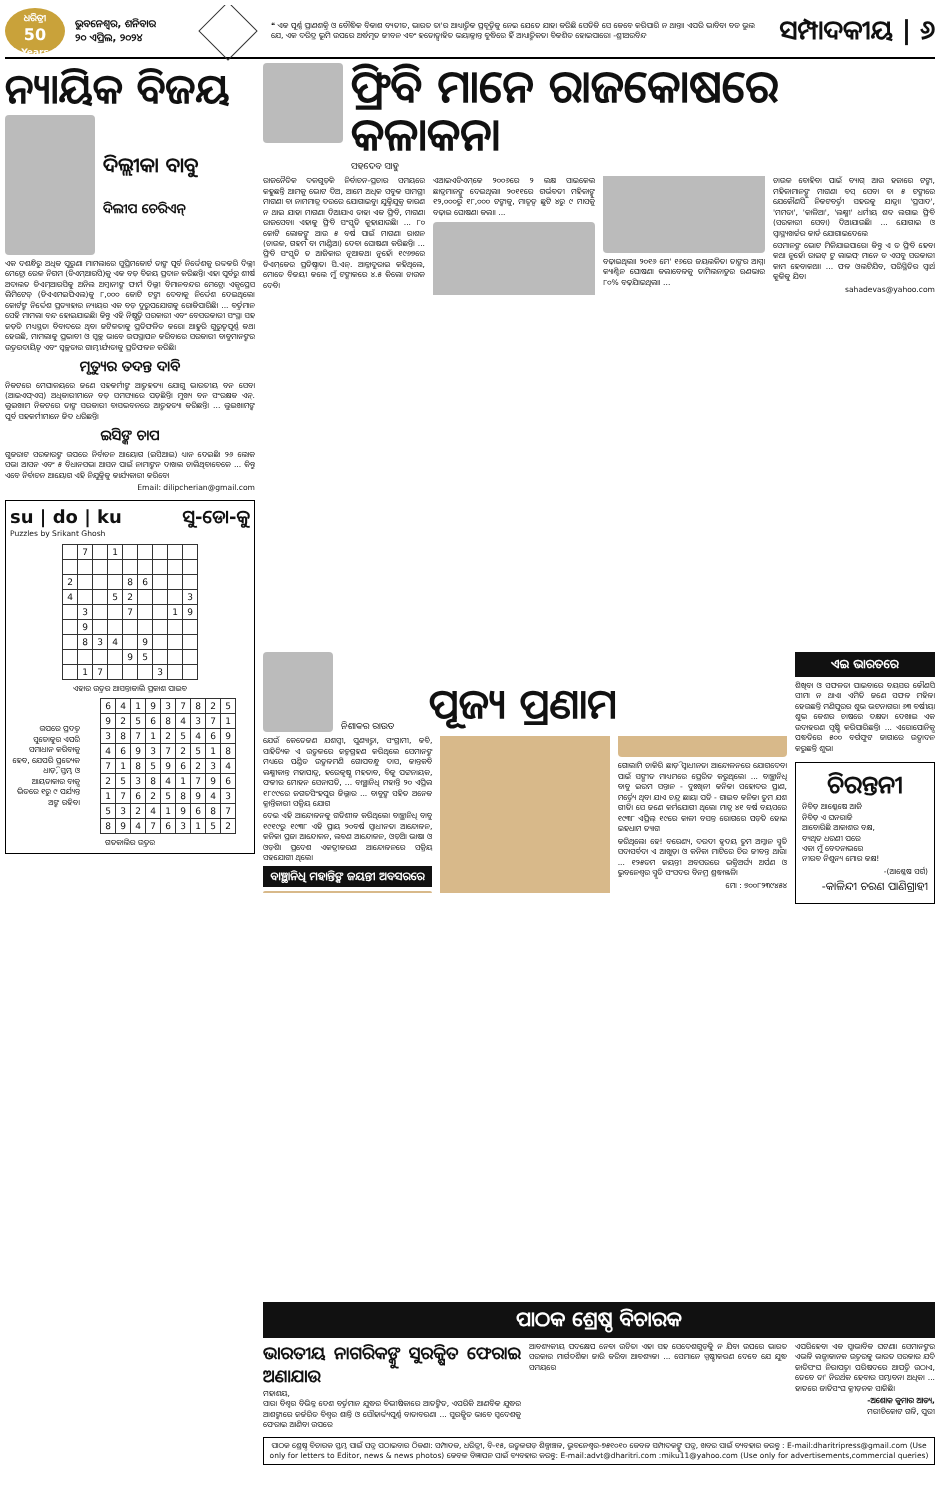ଧରିତ୍ରୀ
50
Years
ଭୁବନେଶ୍ୱର, ଶନିବାର
୨୦ ଏପ୍ରିଲ, ୨୦୨୪
❝ ଏକ ପୂର୍ଣ୍ଣ ପ୍ରାଣଶକ୍ତି ଓ ବୌଦ୍ଧିକ ବିକାଶ ବ୍ୟତୀତ, ଭାରତ ତା'ର ଆଧ୍ୟାତ୍ମିକ ପ୍ରବୃତ୍ତିକୁ ନେଇ ଯେତେ ଯାହା କରିଛି ସେତିକି ସେ କେବେ କରିପାରି ନ ଥାନ୍ତା। ଏପରି ଭାବିବା ବଡ ଭୁଲ ଯେ, ଏକ ଦରିଦ୍ର ଭୂମି ଉପରେ ଅର୍ଦ୍ଧମୃତ ଜୀବନ ଏବଂ ହତୋତ୍ସାହିତ ଭୟାକ୍ରାନ୍ତ ବୁଦ୍ଧିରେ ହିଁ ଆଧ୍ୟାତ୍ମିକତା ବିକଶିତ ହୋଇପାରେ। -ଶ୍ରୀଅରବିନ୍ଦ
ସମ୍ପାଦକୀୟ | ୬
ନ୍ୟାୟିକ ବିଜୟ
ଦିଲ୍ଲୀକା ବାବୁ
ଦିଲୀପ ଚେରିଏନ୍
ଏକ ଦଶନ୍ଧିରୁ ଅଧିକ ପୁରୁଣା ମାମଲାରେ ସୁପ୍ରିମକୋର୍ଟ ତାଙ୍କ ପୂର୍ବ ନିର୍ଦ୍ଦେଶକୁ ରଦ୍ଦକରି ଦିଲ୍ଲୀ ମେଟ୍ରୋ ରେଳ ନିଗମ (ଡିଏମ୍ଆରସି)କୁ ଏକ ବଡ଼ ବିଜୟ ପ୍ରଦାନ କରିଛନ୍ତି। ଏହା ପୂର୍ବରୁ ଶୀର୍ଷ ଅଦାଲତ ଡିଏମ୍ଆରସିକୁ ଅନିଲ ଅମ୍ବାନୀଙ୍କ ଫାର୍ମ ଦିଲ୍ଲୀ ବିମାନବନ୍ଦର ମେଟ୍ରୋ ଏକ୍ସପ୍ରେସ ଲିମିଟେଡ୍ (ଡିଏଏମଇପିଏଲ)କୁ ୮,୦୦୦ କୋଟି ଟଙ୍କା ଦେବାକୁ ନିର୍ଦ୍ଦେଶ ଦେଇଥିଲେ। କୋର୍ଟଙ୍କ ନିର୍ଦ୍ଦେଶ ପ୍ରତ୍ୟାହାର ନ୍ୟାୟର ଏକ ବଡ଼ ଦୁରୁପଯୋଗକୁ ରୋକିପାରିଛି। ... ବର୍ତ୍ତମାନ ସେହି ମାମଲା ବନ୍ଦ ହୋଇଯାଇଛି। କିନ୍ତୁ ଏହି ନିଷ୍ପତ୍ତି ସରକାରୀ ଏବଂ ବେସରକାରୀ ସଂସ୍ଥା ସହ ଜଡ଼ିତ ମଧ୍ୟସ୍ଥତା ବିବାଦରେ ଥିବା ଜଟିଳତାକୁ ପ୍ରତିଫଳିତ କରେ। ଆହୁରି ଗୁରୁତ୍ୱପୂର୍ଣ୍ଣ କଥା ହେଉଛି, ମାମଲାକୁ ପ୍ରଭାବୀ ଓ ସ୍ୱଚ୍ଛ ଭାବେ ଉପସ୍ଥାପନ କରିବାରେ ସରକାରୀ ବାବୁମାନଙ୍କର ଉତ୍ତରଦାୟିତ୍ୱ ଏବଂ ସ୍ୱଚ୍ଛତାର ଗାମ୍ଭୀର୍ଯ୍ୟତାକୁ ପ୍ରତିଫଳନ କରିଛି।
ମୃତ୍ୟୁର ତଦନ୍ତ ଦାବି
ନିକଟରେ ମେଘାଳୟରେ ଜଣେ ସହକର୍ମୀଙ୍କ ଆତ୍ମହତ୍ୟା ଯୋଗୁ ଭାରତୀୟ ବନ ସେବା (ଆଇଏଫ୍ଏସ୍) ଅଧିକାରୀମାନେ ବଡ଼ ସମସ୍ୟାରେ ପଡ଼ିଛନ୍ତି। ମୁଖ୍ୟ ବନ ସଂରକ୍ଷକ ଏନ୍. ଲୁଇଖାମ ନିକଟରେ ତାଙ୍କ ସରକାରୀ ବାସଭବନରେ ଆତ୍ମହତ୍ୟା କରିଛନ୍ତି। ... ଲୁଇଖାମଙ୍କ ପୂର୍ବ ସହକର୍ମୀମାନେ ଜିଦ ଧରିଛନ୍ତି।
ଇସିଙ୍କ ଚାପ
ଗୁଜରାଟ ସରକାରଙ୍କ ଉପରେ ନିର୍ବାଚନ ଆୟୋଗ (ଇସିଆଇ) ଧ୍ୟାନ ଦେଇଛି। ୨୬ ଲୋକ ସଭା ଆସନ ଏବଂ ୫ ବିଧାନସଭା ଆସନ ପାଇଁ ନାମାଙ୍କନ ଦାଖଲ ଚାଲିଥିବାବେଳେ ... କିନ୍ତୁ ଏବେ ନିର୍ବାଚନ ଆୟୋଗ ଏହି ନିଯୁକ୍ତିକୁ କାର୍ଯ୍ୟକାରୀ କରିବେ।
Email: dilipcherian@gmail.com
su | do | ku
Puzzles by Srikant Ghosh
ସୁ-ଡୋ-କୁ
| | 7 | | 1 | | | | | |
| 2 | | | | 8 | 6 | | | |
| 4 | | | 5 | 2 | | | | 3 |
| | 3 | | | 7 | | | 1 | 9 |
| | 9 | | | | | | | |
| | 8 | 3 | 4 | | 9 | | | |
| | | | | 9 | 5 | | | |
| | 1 | 7 | | | | 3 | | |
ଏହାର ଉତ୍ତର ଆସନ୍ତାକାଲି ପ୍ରକାଶ ପାଇବ
ଉପରେ ପ୍ରଦତ୍ତ ସୁଡୋକୁର ଏପରି ସମାଧାନ କରିବାକୁ ହେବ, ଯେପରି ପ୍ରତ୍ୟେକ ଧାଡ଼ି, ସ୍ତମ୍ଭ ଓ ଆୟତାକାର ବାକ୍ସ ଭିତରେ ୧ରୁ ୯ ପର୍ଯ୍ୟନ୍ତ ଅଙ୍କ ରହିବ।
| 6 | 4 | 1 | 9 | 3 | 7 | 8 | 2 | 5 |
| 9 | 2 | 5 | 6 | 8 | 4 | 3 | 7 | 1 |
| 3 | 8 | 7 | 1 | 2 | 5 | 4 | 6 | 9 |
| 4 | 6 | 9 | 3 | 7 | 2 | 5 | 1 | 8 |
| 7 | 1 | 8 | 5 | 9 | 6 | 2 | 3 | 4 |
| 2 | 5 | 3 | 8 | 4 | 1 | 7 | 9 | 6 |
| 1 | 7 | 6 | 2 | 5 | 8 | 9 | 4 | 3 |
| 5 | 3 | 2 | 4 | 1 | 9 | 6 | 8 | 7 |
| 8 | 9 | 4 | 7 | 6 | 3 | 1 | 5 | 2 |
ଗତକାଲିର ଉତ୍ତର
ଫ୍ରିବି ମାନେ ରାଜକୋଷରେ କଳାକନା
ସହଦେବ ସାହୁ
ରାଜନୈତିକ ଦଳଗୁଡ଼ିକ ନିର୍ବାଚନ-ପ୍ରଚାର ସମୟରେ କହୁଛନ୍ତି ଆମକୁ ଭୋଟ ଦିଅ, ଆମେ ଅଧିକ ସବୁକ ସାମଗ୍ରୀ ମାଗଣା ବା ନାମମାତ୍ର ଦରରେ ଯୋଗାଇବୁ। ଯୁକ୍ତିଯୁକ୍ତ କାରଣ ନ ଥାଇ ଯାହା ମାଗଣା ଦିଆଯାଏ ତାହା ଏକ ଫ୍ରିବି, ମାଗଣା ରାଜସେବା। ଏହାକୁ ଫ୍ରିବି ସଂସ୍କୃତି କୁହାଯାଉଛି। ... ୮୦ କୋଟି ଲୋକଙ୍କୁ ଆଉ ୫ ବର୍ଷ ପାଇଁ ମାଗଣା ରାଶନ (ଚାଉଳ, ଗହମ ବା ମାଣ୍ଡିଆ) ଦେବା ଘୋଷଣା କରିଛନ୍ତି। ... ଫ୍ରିବି ସଂସ୍କୃତି ତ ଆଜିକାର ନୂଆକଥା ନୁହେଁ। ୧୯୬୭ରେ ଡିଏମ୍‌କେର ପ୍ରତିଷ୍ଠାତା ସି.ଏନ୍. ଆନ୍ନାଦୁରାଇ କହିଥିଲେ, ମୋତେ ବିଜୟୀ କଲେ ମୁଁ ଟଙ୍କାକରେ ୪.୫ କିଲୋ ଚାଉଳ ଦେବି।
ଏଆଇଏଡିଏମ୍‌କେ ୨୦୦୬ରେ ୨ ଲକ୍ଷ ସାଇକେଲ ଛାତ୍ରମାନଙ୍କୁ ଦେଇଥିଲା। ୨୦୧୧ରେ ଗର୍ଭବତୀ ମହିଳାଙ୍କୁ ୧୨,୦୦୦ରୁ ୧୮,୦୦୦ ଟଙ୍କାକୁ, ମାତୃତ୍ୱ ଛୁଟି ୪ରୁ ୯ ମାସକୁ ବଢ଼ାଇ ଘୋଷଣା କଲା। ...
ବଢ଼ାଇଥିଲା। ୨୦୧୬ ମେ' ୧୬ରେ ଜୟଲଳିତା ତାଙ୍କର ଆମ୍ମା କ୍ୟାଣ୍ଟିନ ଘୋଷଣା କଲାବେଳକୁ ତାମିଲନାଡୁର ଋଣଭାର ୮୦% ବଢ଼ିଯାଇଥିଲା। ...
ଚାଉଳ ବୋହିବା ପାଇଁ ବ୍ୟାଗ୍ ଆଉ ହଜାରେ ଟଙ୍କା, ମହିଳାମାନଙ୍କୁ ମାଗଣା ବସ୍ ସେବା ବା ୫ ଟଙ୍କାରେ ଯେକୌଣସି ନିକଟବର୍ତ୍ତୀ ସହରକୁ ଯାତ୍ରା। 'ପ୍ରସାଦ', 'ମମତା', 'କାଳିଆ', 'ଲକ୍ଷ୍ମୀ' ଧର୍ମୀୟ ଶବ୍ଦ ଲଗାଇ ଫ୍ରିବି (ସରକାରୀ ସେବା) ଦିଆଯାଉଛି। ... ଯୋଗାଇ ଓ ସ୍ୱାସ୍ଥ୍ୟଖର୍ଚ୍ଚର କାର୍ଡ ଯୋଗାଇଦେଲେ
ସେମାନଙ୍କ ଭୋଟ ମିଳିଯାଇପାରେ। କିନ୍ତୁ ଏ ତ ଫ୍ରିବି ହେବା କଥା ନୁହେଁ। ରାଇଟ୍ ଟୁ ଲାଇଫ୍ ମାନେ ତ ଏସବୁ ସରକାରୀ କାମ ହେବାକଥା। ... ଫଳ ଓଲଟିଯିବ, ପରିସ୍ଥିତିର ସ୍ୱାର୍ଥ କୁଳିକୁ ଯିବ।
sahadevas@yahoo.com
ନିଶାକର ରାଉତ
ପୂଜ୍ୟ ପ୍ରଣାମ
ଯେଉଁ କେତେଜଣ ଯଶସ୍ୱୀ, ପୁଣ୍ୟାତ୍ମା, ସଂଗ୍ରାମୀ, କବି, ସାହିତ୍ୟିକ ଏ ଉତ୍କଳରେ ଜନ୍ମଗ୍ରହଣ କରିଥିଲେ ସେମାନଙ୍କ ମଧ୍ୟରେ ପଣ୍ଡିତ ଉତ୍କଳମଣି ଗୋପବନ୍ଧୁ ଦାସ, କାନ୍ତକବି ଲକ୍ଷ୍ମୀକାନ୍ତ ମହାପାତ୍ର, ହରେକୃଷ୍ଣ ମହତାବ, ବିଜୁ ପଟ୍ଟନାୟକ, ଫକୀର ମୋହନ ସେନାପତି, ... ବାଞ୍ଛାନିଧି ମହାନ୍ତି ୨୦ ଏପ୍ରିଲ ୧୮୯୯ରେ ଜଗତସିଂହପୁର ଜିଲ୍ଲାର ... ବାବୁଙ୍କ ସହିତ ଅନେକ କ୍ରାନ୍ତିକାରୀ ସକ୍ରିୟ ଯୋଗ
ଦେଇ ଏହି ଆନ୍ଦୋଳନକୁ ଗତିଶୀଳ କରିଥିଲେ। ବାଞ୍ଛାନିଧି ବାବୁ ୧୯୧୯ରୁ ୧୯୩୮ ଏହି ପ୍ରାୟ ୨୦ବର୍ଷ ସ୍ୱାଧୀନତା ଆନ୍ଦୋଳନ, କନିକା ପ୍ରଜା ଆନ୍ଦୋଳନ, ଲବଣ ଆନ୍ଦୋଳନ, ଓଡ଼ିଆ ଭାଷା ଓ ଓଡ଼ିଶା ପ୍ରଦେଶ ଏକତ୍ରୀକରଣ ଆନ୍ଦୋଳନରେ ସକ୍ରିୟ ସହଯୋଗୀ ଥିଲେ।
ବାଞ୍ଛାନିଧି ମହାନ୍ତିଙ୍କ ଜୟନ୍ତୀ ଅବସରରେ
ଗୋଲାମି ଚାକିରି ଛାଡ଼ି ସ୍ୱାଧୀନତା ଆନ୍ଦୋଳନରେ ଯୋଗଦେବା ପାଇଁ ସଙ୍ଗୀତ ମାଧ୍ୟମରେ ପ୍ରେରିତ କରୁଥିଲେ। ... ବାଞ୍ଛାନିଧି ବାବୁ ଇରମ ସନ୍ତାନ - ଦୁଃଖିନୀ କନିକା ସହୋଦର ପ୍ରାଣ, ମର୍ତ୍ତ୍ୟେ ଥିବା ଯାଏ ଚନ୍ଦ୍ର ଛାୟା ପତି - ଗାଇବ କନିକା ତୁମ ଯଶ ଗୀତି। ସେ ଜଣେ କର୍ମଯୋଗୀ ଥିଲେ। ମାତ୍ର ୪୧ ବର୍ଷ ବୟସରେ ୧୯୩୮ ଏପ୍ରିଲ୍ ୧୯ରେ କାଳୀ ବସନ୍ତ ରୋଗରେ ପଡ଼ିତ ହୋଇ ଇହଧାମ ତ୍ୟାଗ
କରିଥିଲେ। ହେ! ବରେଣ୍ୟ, ଦରଦୀ ହୃଦୟ ତୁମ ଅମ୍ଳାନ ସ୍ମୃତି ସଦାସର୍ବଦା ଏ ଆଖୁଡ଼ା ଓ କନିକା ମାଟିରେ ଚିର ଜୀବନ୍ତ ଥାଉ। ... ୧୨୫ତମ ଜୟନ୍ତୀ ଅବସରରେ ଭକ୍ତିଅର୍ଘ୍ୟ ଅର୍ପଣ ଓ ଭୁବନେଶ୍ୱର ସ୍ମୃତି ସଂସଦର ବିନମ୍ର ଶ୍ରଦ୍ଧାଞ୍ଜଳି।
ମୋ : ୭୦୦୮୨୩୯୪୫୪
ଏଇ ଭାରତରେ
ଶିଖିବା ଓ ସଫଳତା ପାଇବାରେ ବୟସର କୌଣସି ସୀମା ନ ଥାଏ। ଏମିତି ଜଣେ ସଫଳ ମହିଳା ହେଉଛନ୍ତି ମଣିପୁରର ଶୁଭ ଭଟନାଗର। ୬୩ ବର୍ଷୀୟା ଶୁଭ କେଶର ଚାଷରେ ଦକ୍ଷତା ଦେଖାଇ ଏକ ଉଦାହରଣ ସୃଷ୍ଟି କରିପାରିଛନ୍ତି। ... ଏରୋପୋନିକ୍ସ ପଦ୍ଧତିରେ ୫୦୦ ବର୍ଗଫୁଟ ଜାଗାରେ ଉତ୍ପାଦନ କରୁଛନ୍ତି ଶୁଭ।
ଚିରନ୍ତନୀ
ନିବିଡ଼ ଆଶ୍ଳେଷେ ଆଜି
ନିବିଡ଼ ଏ ଘନରାଜି
ଆବୋରିଛି ଆକାଶର ବକ୍ଷ,
ବ୍ୟଥିତ ଧରଣୀ ପରେ
ଏକା ମୁଁ ବେଦନାଭରେ
ନୀରବ ନିଶୁନ୍ୟ ମୋର କକ୍ଷ!
-(ଆଶ୍ଳେଷ ସର୍ଗ)
-କାଳିନ୍ଦୀ ଚରଣ ପାଣିଗ୍ରାହୀ
ପାଠକ ଶ୍ରେଷ୍ଠ ବିଚାରକ
ଭାରତୀୟ ନାଗରିକଙ୍କୁ ସୁରକ୍ଷିତ ଫେରାଇ ଅଣାଯାଉ
ମହାଶୟ,
ସାରା ବିଶ୍ୱର ବିଭିନ୍ନ ଦେଶ ବର୍ତ୍ତମାନ ଯୁଦ୍ଧର ବିଭୀଷିକାରେ ଆତଙ୍କିତ, ଏପରିକି ଆଣବିକ ଯୁଦ୍ଧର ଆଶଙ୍କାରେ ଜର୍ଜରିତ ବିଶ୍ୱର ଶାନ୍ତି ଓ ସୌହାର୍ଦ୍ଦ୍ୟପୂର୍ଣ୍ଣ ବାତାବରଣ। ... ସୁରକ୍ଷିତ ଭାବେ ସ୍ୱଦେଶକୁ ଫେରାଇ ଆଣିବା ଉପରେ
ଆବଶ୍ୟକୀୟ ପଦକ୍ଷେପ ନେବା ଉଚିତ। ଏହା ସହ ସେଦେଶଗୁଡ଼ିକୁ ନ ଯିବା ଉପରେ ଭାରତ ସରକାର ମାର୍ଗଦର୍ଶିକା ଜାରି କରିବା ଆବଶ୍ୟକ। ... ସେମାନେ ସ୍ପଷ୍ଟୀକରଣ ଦେବେ ଯେ ଯୁଦ୍ଧ ସମୟରେ
ଏପରିହେବା ଏକ ସ୍ୱାଭାବିକ ଘଟଣା। ସେମାନଙ୍କର ଏଭଳି ଲଜ୍ଜାକାନକ ଉତ୍ତରକୁ ଭାରତ ସରକାର ଯଦି ଜାତିସଂଘ ନିରାପତ୍ତା ପରିଷଦରେ ଆପତ୍ତି ଉଠାଏ, ତେବେ ତା' ନିରର୍ଥକ ହେବାର ସମ୍ଭାବନା ଅଧିକ। ... ହାତରେ ଜାତିସଂଘ କ୍ରୀଡ଼ନକ ସାଜିଛି।
-ଅଶୋକ କୁମାର ଆଡ୍ୟ,
ମରୀଚିକୋଟ ଗଳି, ପୁରୀ
ପାଠକ ଶ୍ରେଷ୍ଠ ବିଚାରକ ସ୍ତମ୍ଭ ପାଇଁ ପତ୍ର ପଠାଇବାର ଠିକଣା: ସମ୍ପାଦକ, ଧରିତ୍ରୀ, ବି-୧୫, ଉତ୍କଳଗଡ଼ ଶିଳ୍ପାଞ୍ଚଳ, ଭୁବନେଶ୍ୱର-୭୫୧୦୧୦ କେବଳ ସମ୍ପାଦକଙ୍କୁ ପତ୍ର, ଖବର ପାଇଁ ବ୍ୟବହାର କରନ୍ତୁ : E-mail:dharitripress@gmail.com (Use only for letters to Editor, news & news photos) କେବଳ ବିଜ୍ଞାପନ ପାଇଁ ବ୍ୟବହାର କରନ୍ତୁ: E-mail:advt@dharitri.com :miku11@yahoo.com (Use only for advertisements,commercial queries)